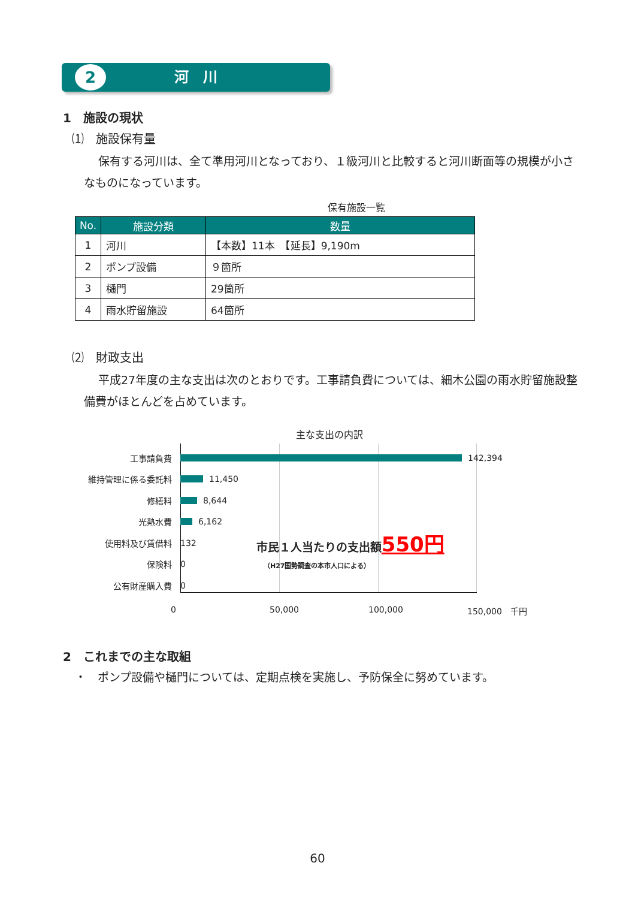河　川 2
1　施設の現状
⑴　施設保有量
保有する河川は、全て準用河川となっており、１級河川と比較すると河川断面等の規模が小さなものになっています。
保有施設一覧
| No. | 施設分類 | 数量 |
| --- | --- | --- |
| 1 | 河川 | 【本数】11本 【延長】9,190m |
| 2 | ポンプ設備 | ９箇所 |
| 3 | 樋門 | 29箇所 |
| 4 | 雨水貯留施設 | 64箇所 |
⑵　財政支出
平成27年度の主な支出は次のとおりです。工事請負費については、細木公園の雨水貯留施設整備費がほとんどを占めています。
主な支出の内訳
工事請負費 142,394
維持管理に係る委託料 11,450
修繕料 8,644
光熱水費 6,162
使用料及び賃借料 132 市民１人当たりの支出額550円
保険料 0 （H27国勢調査の本市人口による）
公有財産購入費 0
0 50,000 100,000 150,000　千円
2　これまでの主な取組
・　ポンプ設備や樋門については、定期点検を実施し、予防保全に努めています。
60